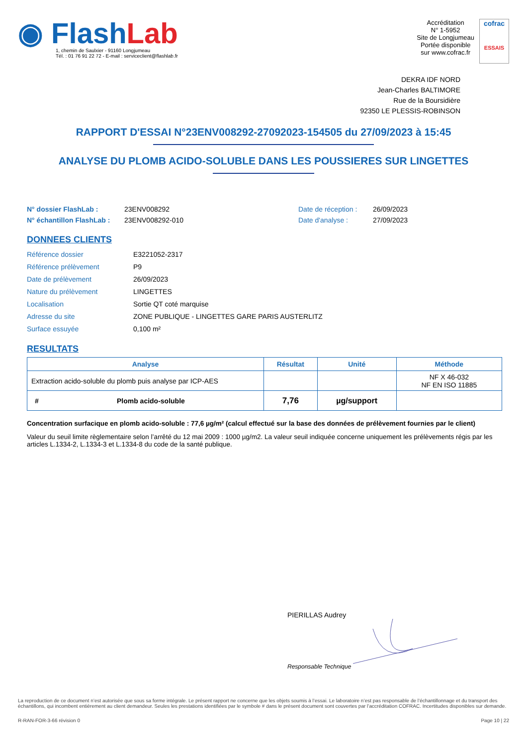◉ Flash Lab
1, chemin de Saulxier - 91160 Longjumeau
Tél. : 01 76 91 22 72 - E-mail : serviceclient@flashlab.fr
Accréditation
N° 1-5952
Site de Longjumeau
Portée disponible
sur www.cofrac.fr
cofrac
ESSAIS
DEKRA IDF NORD
Jean-Charles BALTIMORE
Rue de la Boursidière
92350 LE PLESSIS-ROBINSON
RAPPORT D'ESSAI N°23ENV008292-27092023-154505 du 27/09/2023 à 15:45
ANALYSE DU PLOMB ACIDO-SOLUBLE DANS LES POUSSIERES SUR LINGETTES
N° dossier FlashLab :
N° échantillon FlashLab :
23ENV008292
23ENV008292-010
Date de réception :
Date d'analyse :
26/09/2023
27/09/2023
DONNEES CLIENTS
| Référence dossier | E3221052-2317 |
| Référence prélèvement | P9 |
| Date de prélèvement | 26/09/2023 |
| Nature du prélèvement | LINGETTES |
| Localisation | Sortie QT coté marquise |
| Adresse du site | ZONE PUBLIQUE - LINGETTES GARE PARIS AUSTERLITZ |
| Surface essuyée | 0,100 m² |
RESULTATS
| Analyse | Résultat | Unité | Méthode |
| --- | --- | --- | --- |
| Extraction acido-soluble du plomb puis analyse par ICP-AES | | | NF X 46-032 NF EN ISO 11885 |
| # Plomb acido-soluble | 7,76 | µg/support | |
Concentration surfacique en plomb acido-soluble : 77,6 µg/m² (calcul effectué sur la base des données de prélèvement fournies par le client)
Valeur du seuil limite règlementaire selon l’arrêté du 12 mai 2009 : 1000 µg/m2. La valeur seuil indiquée concerne uniquement les prélèvements régis par les articles L.1334-2, L.1334-3 et L.1334-8 du code de la santé publique.
PIERILLAS Audrey
Responsable Technique
La reproduction de ce document n’est autorisée que sous sa forme intégrale. Le présent rapport ne concerne que les objets soumis à l’essai. Le laboratoire n’est pas responsable de l’échantillonnage et du transport des échantillons, qui incombent entièrement au client demandeur. Seules les prestations identifiées par le symbole # dans le présent document sont couvertes par l’accréditation COFRAC. Incertitudes disponibles sur demande.
R-RAN-FOR-3-66 révision 0 Page 10 | 22